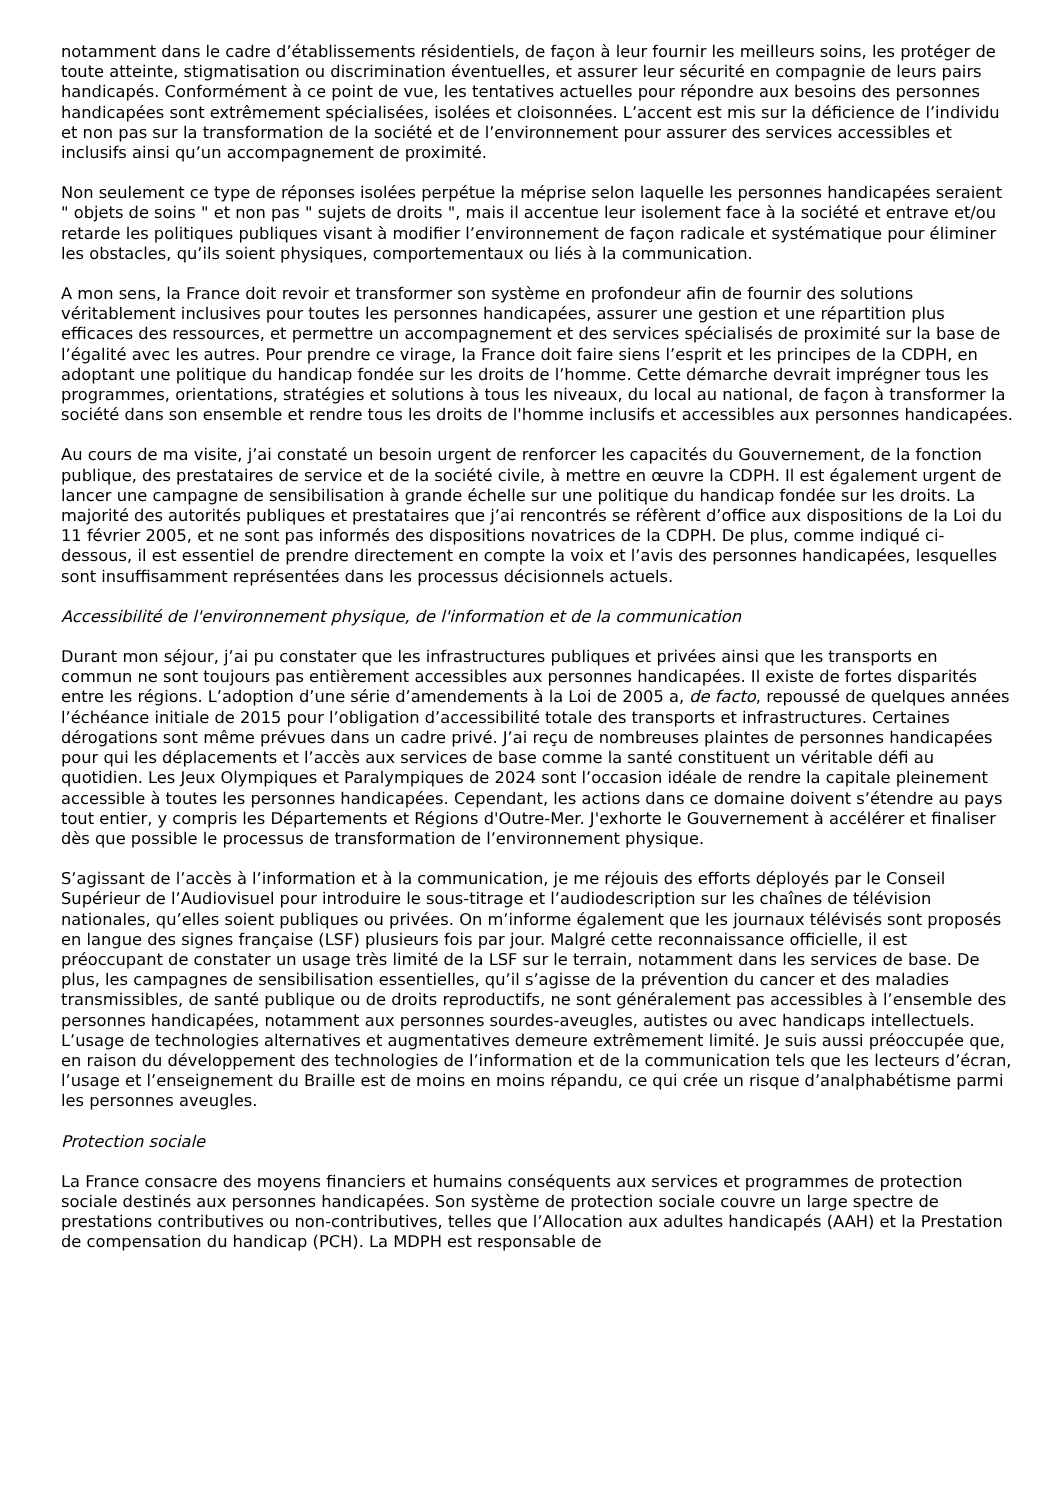notamment dans le cadre d’établissements résidentiels, de façon à leur fournir les meilleurs soins, les protéger de toute atteinte, stigmatisation ou discrimination éventuelles, et assurer leur sécurité en compagnie de leurs pairs handicapés. Conformément à ce point de vue, les tentatives actuelles pour répondre aux besoins des personnes handicapées sont extrêmement spécialisées, isolées et cloisonnées. L’accent est mis sur la déficience de l’individu et non pas sur la transformation de la société et de l’environnement pour assurer des services accessibles et inclusifs ainsi qu’un accompagnement de proximité.
Non seulement ce type de réponses isolées perpétue la méprise selon laquelle les personnes handicapées seraient " objets de soins " et non pas " sujets de droits ", mais il accentue leur isolement face à la société et entrave et/ou retarde les politiques publiques visant à modifier l’environnement de façon radicale et systématique pour éliminer les obstacles, qu’ils soient physiques, comportementaux ou liés à la communication.
A mon sens, la France doit revoir et transformer son système en profondeur afin de fournir des solutions véritablement inclusives pour toutes les personnes handicapées, assurer une gestion et une répartition plus efficaces des ressources, et permettre un accompagnement et des services spécialisés de proximité sur la base de l’égalité avec les autres. Pour prendre ce virage, la France doit faire siens l’esprit et les principes de la CDPH, en adoptant une politique du handicap fondée sur les droits de l’homme. Cette démarche devrait imprégner tous les programmes, orientations, stratégies et solutions à tous les niveaux, du local au national, de façon à transformer la société dans son ensemble et rendre tous les droits de l'homme inclusifs et accessibles aux personnes handicapées.
Au cours de ma visite, j’ai constaté un besoin urgent de renforcer les capacités du Gouvernement, de la fonction publique, des prestataires de service et de la société civile, à mettre en œuvre la CDPH. Il est également urgent de lancer une campagne de sensibilisation à grande échelle sur une politique du handicap fondée sur les droits. La majorité des autorités publiques et prestataires que j’ai rencontrés se réfèrent d’office aux dispositions de la Loi du 11 février 2005, et ne sont pas informés des dispositions novatrices de la CDPH. De plus, comme indiqué ci-dessous, il est essentiel de prendre directement en compte la voix et l’avis des personnes handicapées, lesquelles sont insuffisamment représentées dans les processus décisionnels actuels.
Accessibilité de l'environnement physique, de l'information et de la communication
Durant mon séjour, j’ai pu constater que les infrastructures publiques et privées ainsi que les transports en commun ne sont toujours pas entièrement accessibles aux personnes handicapées. Il existe de fortes disparités entre les régions. L’adoption d’une série d’amendements à la Loi de 2005 a, de facto, repoussé de quelques années l’échéance initiale de 2015 pour l’obligation d’accessibilité totale des transports et infrastructures. Certaines dérogations sont même prévues dans un cadre privé. J’ai reçu de nombreuses plaintes de personnes handicapées pour qui les déplacements et l’accès aux services de base comme la santé constituent un véritable défi au quotidien. Les Jeux Olympiques et Paralympiques de 2024 sont l’occasion idéale de rendre la capitale pleinement accessible à toutes les personnes handicapées. Cependant, les actions dans ce domaine doivent s’étendre au pays tout entier, y compris les Départements et Régions d'Outre-Mer. J'exhorte le Gouvernement à accélérer et finaliser dès que possible le processus de transformation de l’environnement physique.
S’agissant de l’accès à l’information et à la communication, je me réjouis des efforts déployés par le Conseil Supérieur de l’Audiovisuel pour introduire le sous-titrage et l’audiodescription sur les chaînes de télévision nationales, qu’elles soient publiques ou privées. On m’informe également que les journaux télévisés sont proposés en langue des signes française (LSF) plusieurs fois par jour. Malgré cette reconnaissance officielle, il est préoccupant de constater un usage très limité de la LSF sur le terrain, notamment dans les services de base. De plus, les campagnes de sensibilisation essentielles, qu’il s’agisse de la prévention du cancer et des maladies transmissibles, de santé publique ou de droits reproductifs, ne sont généralement pas accessibles à l’ensemble des personnes handicapées, notamment aux personnes sourdes-aveugles, autistes ou avec handicaps intellectuels. L’usage de technologies alternatives et augmentatives demeure extrêmement limité. Je suis aussi préoccupée que, en raison du développement des technologies de l’information et de la communication tels que les lecteurs d’écran, l’usage et l’enseignement du Braille est de moins en moins répandu, ce qui crée un risque d’analphabétisme parmi les personnes aveugles.
Protection sociale
La France consacre des moyens financiers et humains conséquents aux services et programmes de protection sociale destinés aux personnes handicapées. Son système de protection sociale couvre un large spectre de prestations contributives ou non-contributives, telles que l’Allocation aux adultes handicapés (AAH) et la Prestation de compensation du handicap (PCH). La MDPH est responsable de